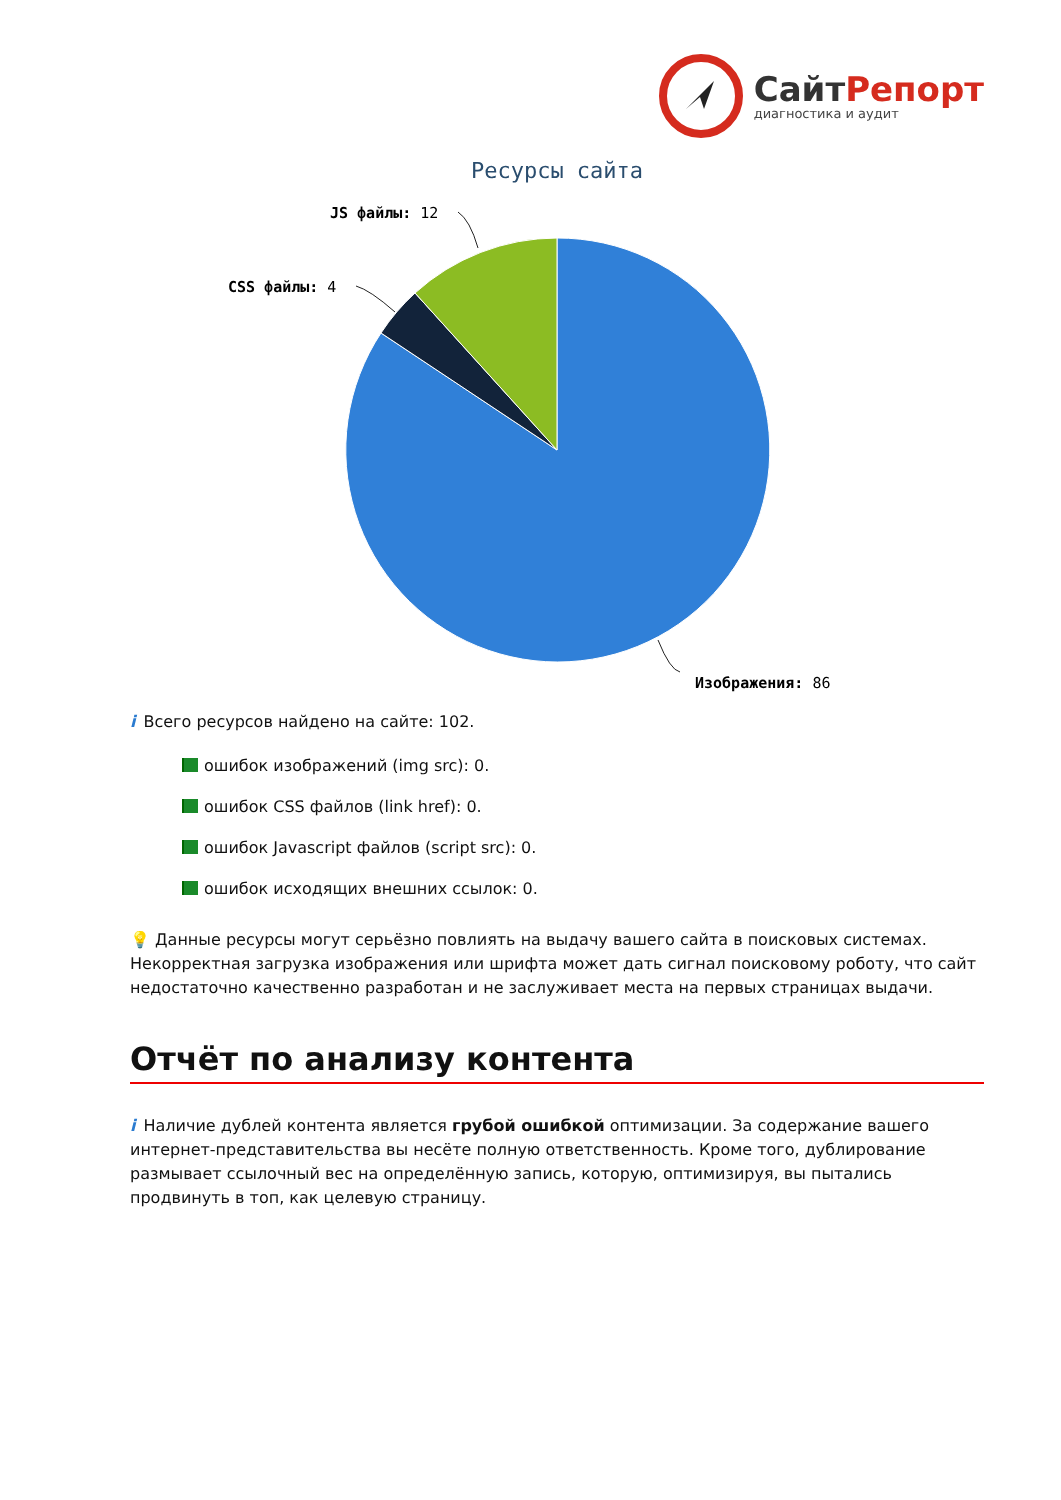СайтРепорт
диагностика и аудит
Ресурсы сайта
JS файлы: 12
CSS файлы: 4
Изображения: 86
i Всего ресурсов найдено на сайте: 102.
ошибок изображений (img src): 0.
ошибок CSS файлов (link href): 0.
ошибок Javascript файлов (script src): 0.
ошибок исходящих внешних ссылок: 0.
💡 Данные ресурсы могут серьёзно повлиять на выдачу вашего сайта в поисковых системах. Некорректная загрузка изображения или шрифта может дать сигнал поисковому роботу, что сайт недостаточно качественно разработан и не заслуживает места на первых страницах выдачи.
Отчёт по анализу контента
i Наличие дублей контента является грубой ошибкой оптимизации. За содержание вашего интернет-представительства вы несёте полную ответственность. Кроме того, дублирование размывает ссылочный вес на определённую запись, которую, оптимизируя, вы пытались продвинуть в топ, как целевую страницу.